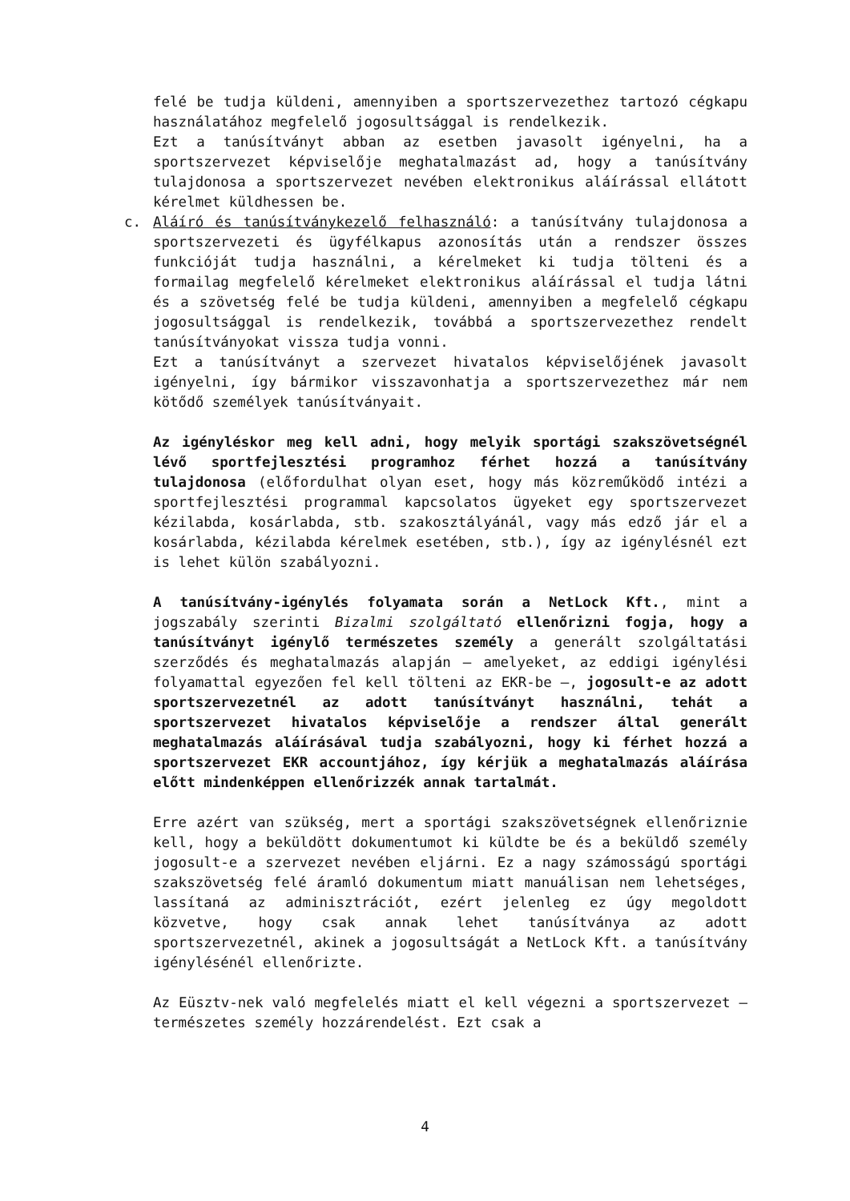felé be tudja küldeni, amennyiben a sportszervezethez tartozó cégkapu használatához megfelelő jogosultsággal is rendelkezik.
Ezt a tanúsítványt abban az esetben javasolt igényelni, ha a sportszervezet képviselője meghatalmazást ad, hogy a tanúsítvány tulajdonosa a sportszervezet nevében elektronikus aláírással ellátott kérelmet küldhessen be.
c. Aláíró és tanúsítványkezelő felhasználó: a tanúsítvány tulajdonosa a sportszervezeti és ügyfélkapus azonosítás után a rendszer összes funkcióját tudja használni, a kérelmeket ki tudja tölteni és a formailag megfelelő kérelmeket elektronikus aláírással el tudja látni és a szövetség felé be tudja küldeni, amennyiben a megfelelő cégkapu jogosultsággal is rendelkezik, továbbá a sportszervezethez rendelt tanúsítványokat vissza tudja vonni.
Ezt a tanúsítványt a szervezet hivatalos képviselőjének javasolt igényelni, így bármikor visszavonhatja a sportszervezethez már nem kötődő személyek tanúsítványait.
Az igényléskor meg kell adni, hogy melyik sportági szakszövetségnél lévő sportfejlesztési programhoz férhet hozzá a tanúsítvány tulajdonosa (előfordulhat olyan eset, hogy más közreműködő intézi a sportfejlesztési programmal kapcsolatos ügyeket egy sportszervezet kézilabda, kosárlabda, stb. szakosztályánál, vagy más edző jár el a kosárlabda, kézilabda kérelmek esetében, stb.), így az igénylésnél ezt is lehet külön szabályozni.
A tanúsítvány-igénylés folyamata során a NetLock Kft., mint a jogszabály szerinti Bizalmi szolgáltató ellenőrizni fogja, hogy a tanúsítványt igénylő természetes személy a generált szolgáltatási szerződés és meghatalmazás alapján – amelyeket, az eddigi igénylési folyamattal egyezően fel kell tölteni az EKR-be –, jogosult-e az adott sportszervezetnél az adott tanúsítványt használni, tehát a sportszervezet hivatalos képviselője a rendszer által generált meghatalmazás aláírásával tudja szabályozni, hogy ki férhet hozzá a sportszervezet EKR accountjához, így kérjük a meghatalmazás aláírása előtt mindenképpen ellenőrizzék annak tartalmát.
Erre azért van szükség, mert a sportági szakszövetségnek ellenőriznie kell, hogy a beküldött dokumentumot ki küldte be és a beküldő személy jogosult-e a szervezet nevében eljárni. Ez a nagy számosságú sportági szakszövetség felé áramló dokumentum miatt manuálisan nem lehetséges, lassítaná az adminisztrációt, ezért jelenleg ez úgy megoldott közvetve, hogy csak annak lehet tanúsítványa az adott sportszervezetnél, akinek a jogosultságát a NetLock Kft. a tanúsítvány igénylésénél ellenőrizte.
Az Eüsztv-nek való megfelelés miatt el kell végezni a sportszervezet – természetes személy hozzárendelést. Ezt csak a
4